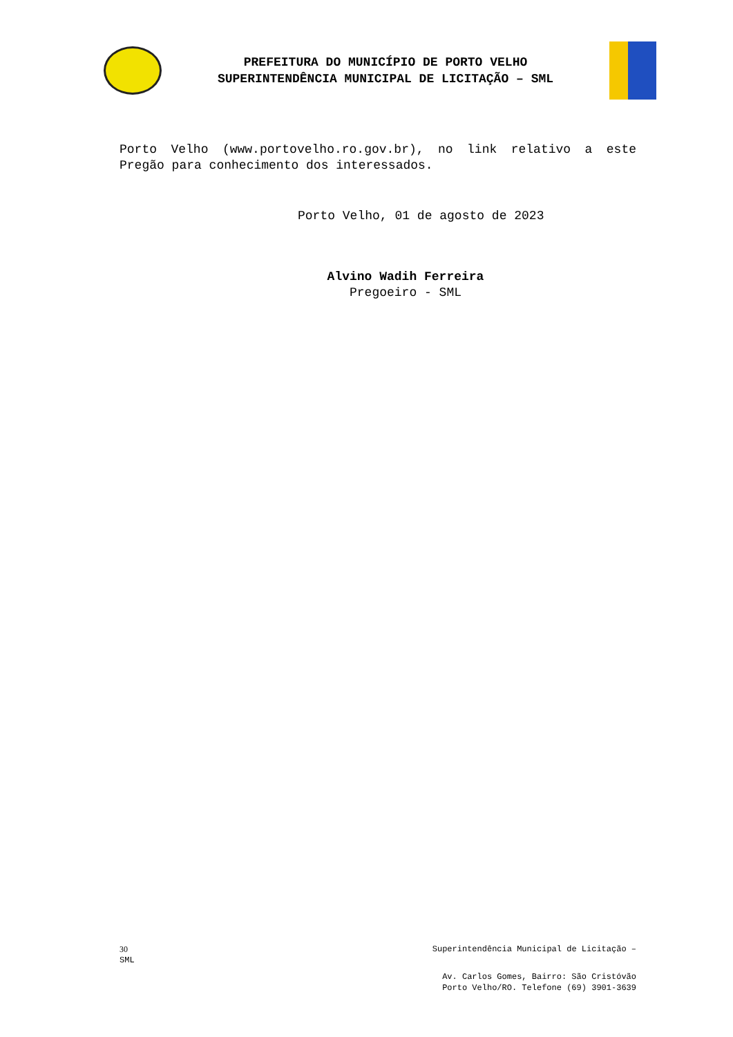PREFEITURA DO MUNICÍPIO DE PORTO VELHO
SUPERINTENDÊNCIA MUNICIPAL DE LICITAÇÃO – SML
Porto Velho (www.portovelho.ro.gov.br), no link relativo a este Pregão para conhecimento dos interessados.
Porto Velho, 01 de agosto de 2023
Alvino Wadih Ferreira
Pregoeiro - SML
30 Superintendência Municipal de Licitação –
SML
Av. Carlos Gomes, Bairro: São Cristóvão
Porto Velho/RO. Telefone (69) 3901-3639